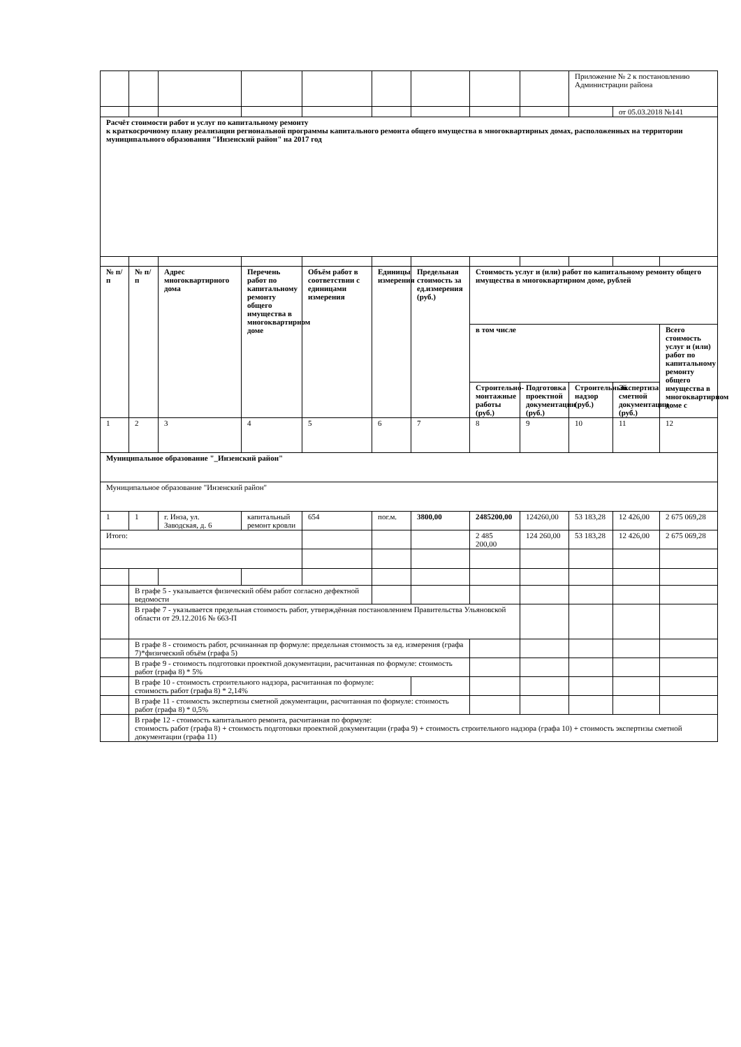| | | | | | | | | | Приложение № 2 к постановлению Администрации района | | |
| | | | | | | | | | | от 05.03.2018 №141 | |
| Расчёт стоимости работ и услуг по капитальному ремонту к краткосрочному плану реализации региональной программы капитального ремонта общего имущества в многоквартирных домах, расположенных на территории муниципального образования "Инзенский район" на 2017 год | | | | | | | | | | | |
| № п/п | № п/п | Адрес многоквартирного дома | Перечень работ по капитальному ремонту общего имущества в многоквартирном доме | Объём работ в соответствии с единицами измерения | Единицы измерения | Предельная стоимость за ед.измерения (руб.) | Стоимость услуг и (или) работ по капитальному ремонту общего имущества в многоквартирном доме, рублей | | | | |
| | | | | | | | в том числе | | | | Всего стоимость услуг и (или) работ по капитальному ремонту общего имущества в многоквартирном доме с |
| | | | | | | | Строительно-монтажные работы (руб.) | Подготовка проектной документации (руб.) | Строительный надзор (руб.) | Экспертиза сметной документации (руб.) | |
| 1 | 2 | 3 | 4 | 5 | 6 | 7 | 8 | 9 | 10 | 11 | 12 |
| Муниципальное образование "_Инзенский район" | | | | | | | | | | | |
| Муниципальное образование "Инзенский район" | | | | | | | | | | | |
| 1 | 1 | г. Инза, ул. Заводская, д. 6 | капитальный ремонт кровли | 654 | пог.м. | 3800,00 | 2485200,00 | 124260,00 | 53 183,28 | 12 426,00 | 2 675 069,28 |
| Итого: | | | | | | | 2 485 200,00 | 124 260,00 | 53 183,28 | 12 426,00 | 2 675 069,28 |
| | В графе 5 - указывается физический обём работ согласно дефектной ведомости | | | | | | | | | | |
| | В графе 7 - указывается предельная стоимость работ, утверждённая постановлением Правительства Ульяновской области от 29.12.2016 № 663-П | | | | | | | | | | |
| | В графе 8 - стоимость работ, рсчинанная пр формуле: предельная стоимость за ед. измерения (графа 7)*физический объём (графа 5) | | | | | | | | | | |
| | В графе 9 - стоимость подготовки проектной документации, расчитанная по формуле: стоимость работ (графа 8) * 5% | | | | | | | | | | |
| | В графе 10 - стоимость строительного надзора, расчитанная по формуле: стоимость работ (графа 8) * 2,14% | | | | | | | | | | |
| | В графе 11 - стоимость экспертизы сметной документации, расчитанная по формуле: стоимость работ (графа 8) * 0,5% | | | | | | | | | | |
| | В графе 12 - стоимость капитального ремонта, расчитанная по формуле: стоимость работ (графа 8) + стоимость подготовки проектной документации (графа 9) + стоимость строительного надзора (графа 10) + стоимость экспертизы сметной документации (графа 11) | | | | | | | | | | |